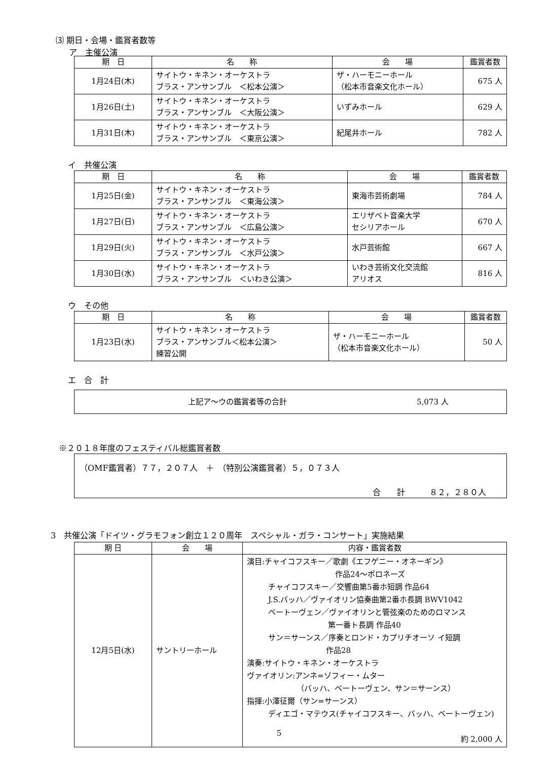⑶ 期日・会場・鑑賞者数等
ア　主催公演
| 期 日 | 名 称 | 会 場 | 鑑賞者数 |
| --- | --- | --- | --- |
| 1月24日(木) | サイトウ・キネン・オーケストラ ブラス・アンサンブル ＜松本公演＞ | ザ・ハーモニーホール （松本市音楽文化ホール） | 675 人 |
| 1月26日(土) | サイトウ・キネン・オーケストラ ブラス・アンサンブル ＜大阪公演＞ | いずみホール | 629 人 |
| 1月31日(木) | サイトウ・キネン・オーケストラ ブラス・アンサンブル ＜東京公演＞ | 紀尾井ホール | 782 人 |
イ　共催公演
| 期 日 | 名 称 | 会 場 | 鑑賞者数 |
| --- | --- | --- | --- |
| 1月25日(金) | サイトウ・キネン・オーケストラ ブラス・アンサンブル ＜東海公演＞ | 東海市芸術劇場 | 784 人 |
| 1月27日(日) | サイトウ・キネン・オーケストラ ブラス・アンサンブル ＜広島公演＞ | エリザベト音楽大学 セシリアホール | 670 人 |
| 1月29日(火) | サイトウ・キネン・オーケストラ ブラス・アンサンブル ＜水戸公演＞ | 水戸芸術館 | 667 人 |
| 1月30日(水) | サイトウ・キネン・オーケストラ ブラス・アンサンブル ＜いわき公演＞ | いわき芸術文化交流館 アリオス | 816 人 |
ウ　その他
| 期 日 | 名 称 | 会 場 | 鑑賞者数 |
| --- | --- | --- | --- |
| 1月23日(水) | サイトウ・キネン・オーケストラ ブラス・アンサンブル＜松本公演＞ 練習公開 | ザ・ハーモニーホール （松本市音楽文化ホール） | 50 人 |
エ　合　計
上記ア～ウの鑑賞者等の合計 5,073 人
※２０１８年度のフェスティバル総鑑賞者数
（OMF鑑賞者）７７，２０７人　＋　（特別公演鑑賞者）５，０７３人
合　　計　　　８２，２８０人
3　共催公演「ドイツ・グラモフォン創立１２０周年　スペシャル・ガラ・コンサート」実施結果
| 期 日 | 会 場 | 内容・鑑賞者数 |
| --- | --- | --- |
| 12月5日(水) | サントリーホール | 演目:チャイコフスキー／歌劇《エフゲニー・オネーギン》 作品24～ポロネーズ チャイコフスキー／交響曲第5番ホ短調 作品64 J.S.バッハ／ヴァイオリン協奏曲第2番ホ長調 BWV1042 ベートーヴェン／ヴァイオリンと管弦楽のためのロマンス 第一番ト長調 作品40 サン＝サーンス／序奏とロンド・カプリチオーソ イ短調 作品28 演奏:サイトウ・キネン・オーケストラ ヴァイオリン:アンネ=ゾフィー・ムター （バッハ、ベートーヴェン、サン＝サーンス） 指揮:小澤征爾（サン=サーンス） ディエゴ・マテウス(チャイコフスキー、バッハ、ベートーヴェン) 約 2,000 人 |
5